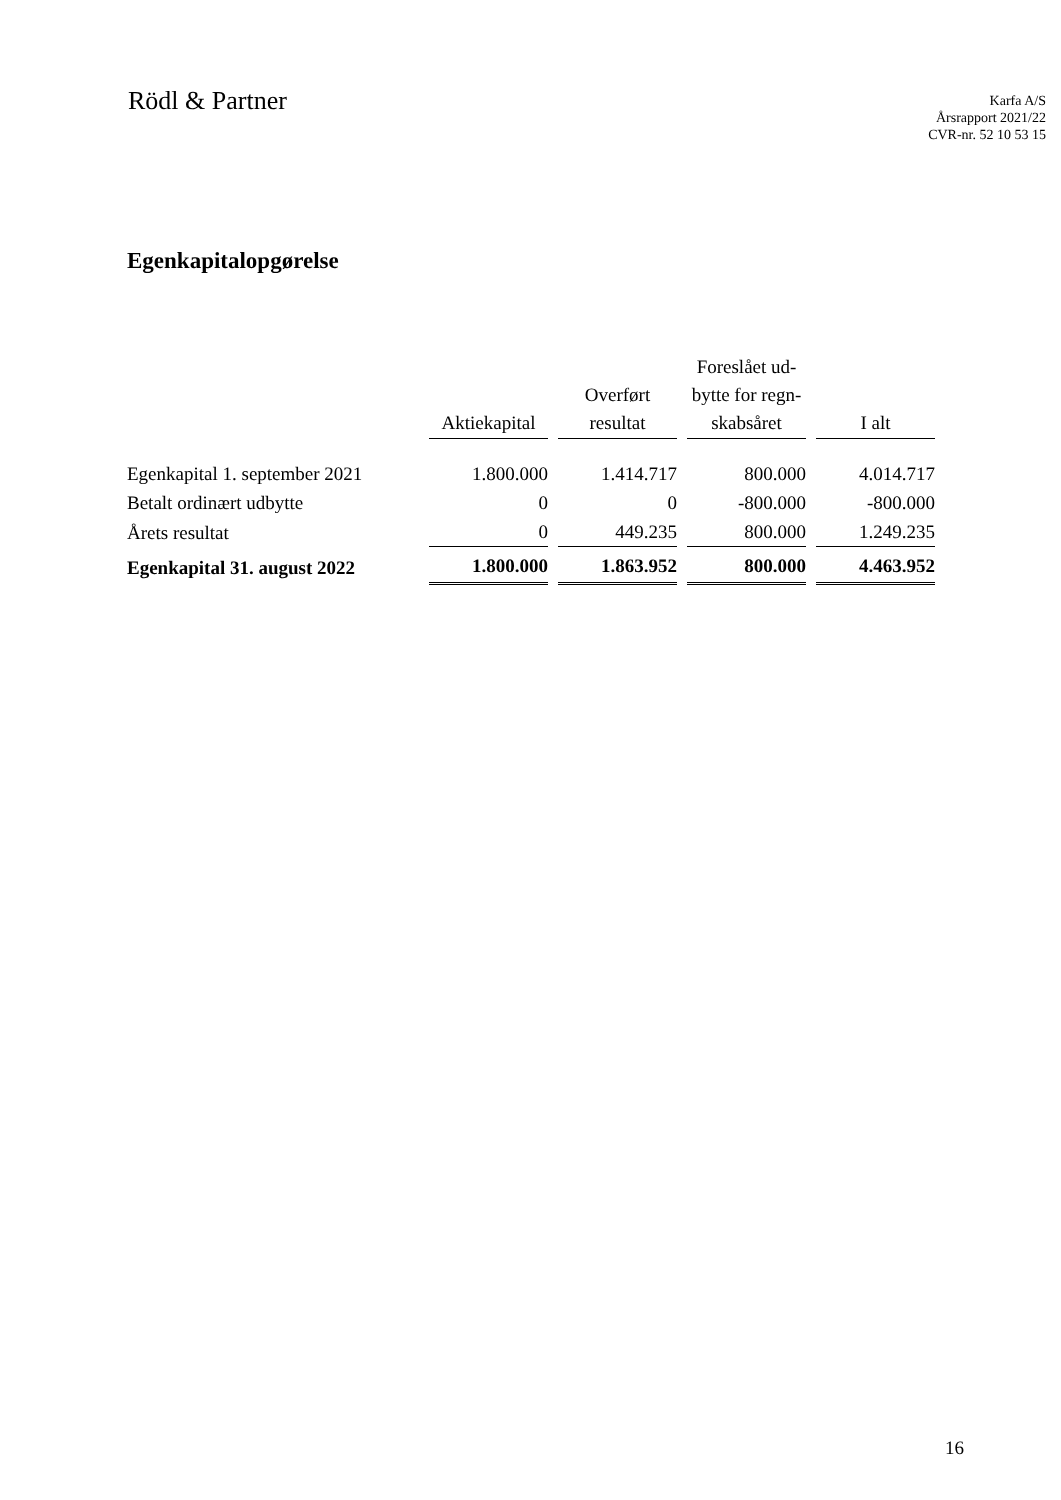Rödl & Partner
Karfa A/S
Årsrapport 2021/22
CVR-nr. 52 10 53 15
Egenkapitalopgørelse
| | Aktiekapital | Overført resultat | Foreslået ud- bytte for regn- skabsåret | I alt |
| --- | --- | --- | --- | --- |
| Egenkapital 1. september 2021 | 1.800.000 | 1.414.717 | 800.000 | 4.014.717 |
| Betalt ordinært udbytte | 0 | 0 | -800.000 | -800.000 |
| Årets resultat | 0 | 449.235 | 800.000 | 1.249.235 |
| Egenkapital 31. august 2022 | 1.800.000 | 1.863.952 | 800.000 | 4.463.952 |
16